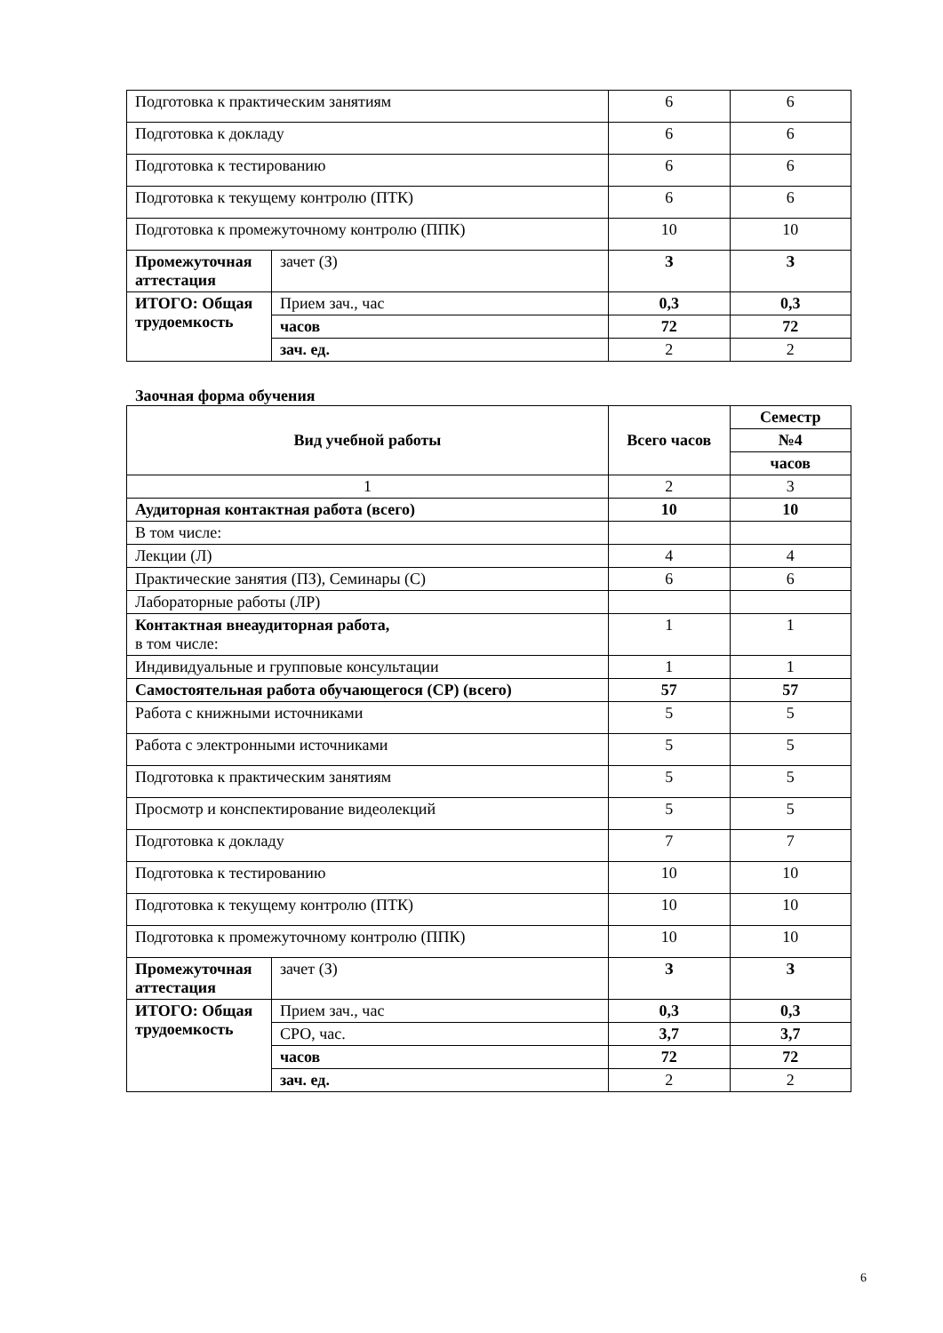| Подготовка к практическим занятиям | | 6 | 6 |
| Подготовка к докладу | | 6 | 6 |
| Подготовка к тестированию | | 6 | 6 |
| Подготовка к текущему контролю (ПТК) | | 6 | 6 |
| Подготовка к промежуточному контролю (ППК) | | 10 | 10 |
| Промежуточная аттестация | зачет (З) | З | З |
| ИТОГО: Общая трудоемкость | Прием зач., час | 0,3 | 0,3 |
| | часов | 72 | 72 |
| | зач. ед. | 2 | 2 |
Заочная форма обучения
| Вид учебной работы | | Всего часов | Семестр |
| | | | №4 |
| | | | часов |
| 1 | | 2 | 3 |
| Аудиторная контактная работа (всего) | | 10 | 10 |
| В том числе: | | | |
| Лекции (Л) | | 4 | 4 |
| Практические занятия (ПЗ), Семинары (С) | | 6 | 6 |
| Лабораторные работы (ЛР) | | | |
| Контактная внеаудиторная работа, в том числе: | | 1 | 1 |
| Индивидуальные и групповые консультации | | 1 | 1 |
| Самостоятельная работа обучающегося (СР) (всего) | | 57 | 57 |
| Работа с книжными источниками | | 5 | 5 |
| Работа с электронными источниками | | 5 | 5 |
| Подготовка к практическим занятиям | | 5 | 5 |
| Просмотр и конспектирование видеолекций | | 5 | 5 |
| Подготовка к докладу | | 7 | 7 |
| Подготовка к тестированию | | 10 | 10 |
| Подготовка к текущему контролю (ПТК) | | 10 | 10 |
| Подготовка к промежуточному контролю (ППК) | | 10 | 10 |
| Промежуточная аттестация | зачет (З) | З | З |
| ИТОГО: Общая трудоемкость | Прием зач., час | 0,3 | 0,3 |
| | СРО, час. | 3,7 | 3,7 |
| | часов | 72 | 72 |
| | зач. ед. | 2 | 2 |
6